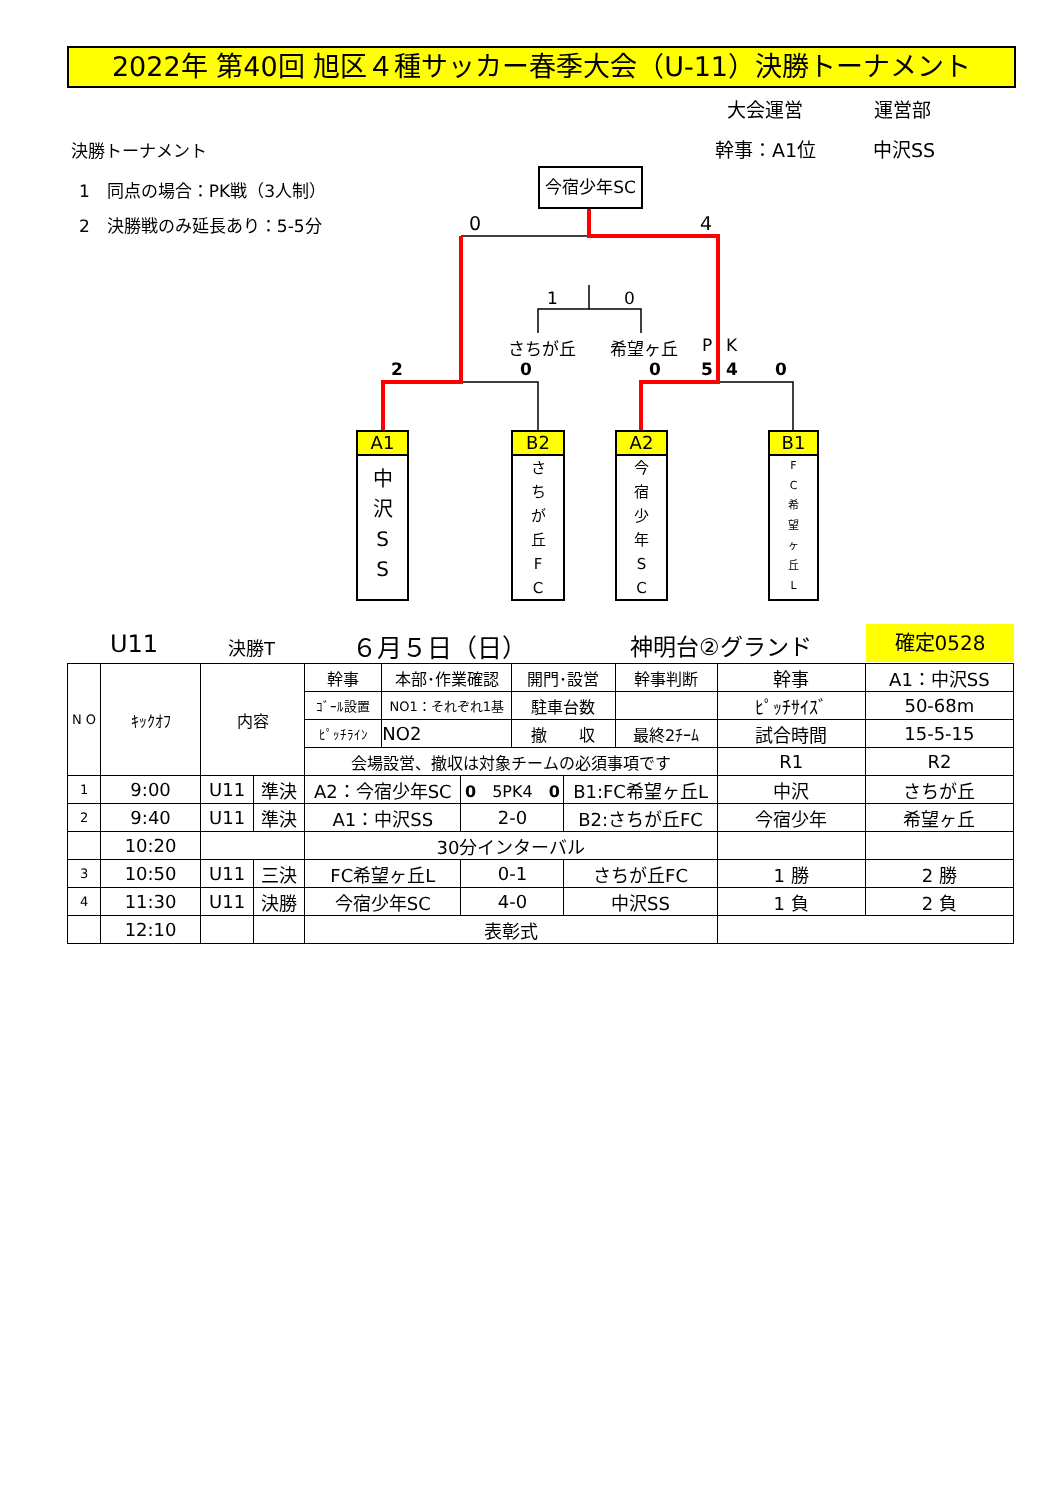2022年 第40回 旭区４種サッカー春季大会（U-11）決勝トーナメント
大会運営 運営部
決勝トーナメント 幹事：A1位 中沢SS
1　同点の場合：PK戦（3人制）
2　決勝戦のみ延長あり：5-5分
今宿少年SC
0 4
1 0
さちが丘 希望ヶ丘 P K
2 0 0 5 4 0
A1
中
沢
S
S
B2
さ
ち
が
丘
F
C
A2
今
宿
少
年
S
C
B1
F
C
希
望
ヶ
丘
L
U11 決勝T ６月５日（日） 神明台②グランド 確定0528
| N O | ｷｯｸｵﾌ | 内容 | | 幹事 | 本部･作業確認 | | 開門･設営 | | 幹事判断 | 幹事 | A1：中沢SS |
| | | | | ｺﾞｰﾙ設置 | NO1：それぞれ1基 | | 駐車台数 | | | ﾋﾟｯﾁｻｲｽﾞ | 50-68m |
| | | | | ﾋﾟｯﾁﾗｲﾝ | NO2 | | 撤 収 | | 最終2ﾁｰﾑ | 試合時間 | 15-5-15 |
| | | | | 会場設営、撤収は対象チームの必須事項です | | | | | | R1 | R2 |
| 1 | 9:00 | U11 | 準決 | A2：今宿少年SC | | 0 5PK4 0 | | B1:FC希望ヶ丘L | | 中沢 | さちが丘 |
| 2 | 9:40 | U11 | 準決 | A1：中沢SS | | 2-0 | | B2:さちが丘FC | | 今宿少年 | 希望ヶ丘 |
| | 10:20 | | | 30分インターバル | | | | | | | |
| 3 | 10:50 | U11 | 三決 | FC希望ヶ丘L | | 0-1 | | さちが丘FC | | 1 勝 | 2 勝 |
| 4 | 11:30 | U11 | 決勝 | 今宿少年SC | | 4-0 | | 中沢SS | | 1 負 | 2 負 |
| | 12:10 | | | 表彰式 | | | | | | | |